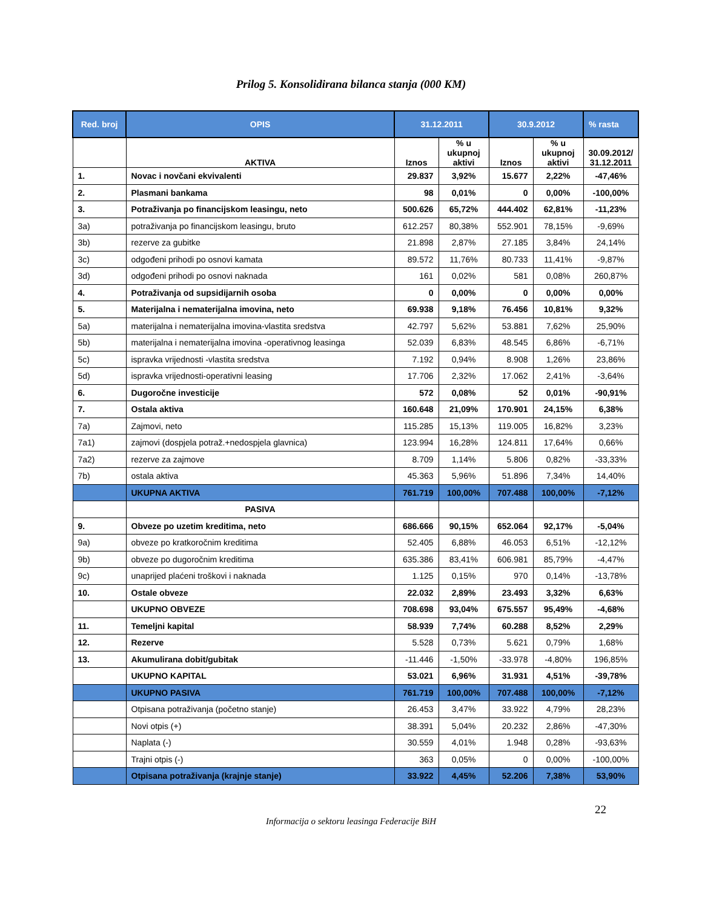Prilog 5. Konsolidirana bilanca stanja (000 KM)
| Red. broj | OPIS | 31.12.2011 | | 30.9.2012 | | % rasta |
| --- | --- | --- | --- | --- | --- | --- |
| | AKTIVA | Iznos | % u ukupnoj aktivi | Iznos | % u ukupnoj aktivi | 30.09.2012/ 31.12.2011 |
| 1. | Novac i novčani ekvivalenti | 29.837 | 3,92% | 15.677 | 2,22% | -47,46% |
| 2. | Plasmani bankama | 98 | 0,01% | 0 | 0,00% | -100,00% |
| 3. | Potraživanja po financijskom leasingu, neto | 500.626 | 65,72% | 444.402 | 62,81% | -11,23% |
| 3a) | potraživanja po financijskom leasingu, bruto | 612.257 | 80,38% | 552.901 | 78,15% | -9,69% |
| 3b) | rezerve za gubitke | 21.898 | 2,87% | 27.185 | 3,84% | 24,14% |
| 3c) | odgođeni prihodi po osnovi kamata | 89.572 | 11,76% | 80.733 | 11,41% | -9,87% |
| 3d) | odgođeni prihodi po osnovi naknada | 161 | 0,02% | 581 | 0,08% | 260,87% |
| 4. | Potraživanja od supsidijarnih osoba | 0 | 0,00% | 0 | 0,00% | 0,00% |
| 5. | Materijalna i nematerijalna imovina, neto | 69.938 | 9,18% | 76.456 | 10,81% | 9,32% |
| 5a) | materijalna i nematerijalna imovina-vlastita sredstva | 42.797 | 5,62% | 53.881 | 7,62% | 25,90% |
| 5b) | materijalna i nematerijalna imovina -operativnog leasinga | 52.039 | 6,83% | 48.545 | 6,86% | -6,71% |
| 5c) | ispravka vrijednosti -vlastita sredstva | 7.192 | 0,94% | 8.908 | 1,26% | 23,86% |
| 5d) | ispravka vrijednosti-operativni leasing | 17.706 | 2,32% | 17.062 | 2,41% | -3,64% |
| 6. | Dugoročne investicije | 572 | 0,08% | 52 | 0,01% | -90,91% |
| 7. | Ostala aktiva | 160.648 | 21,09% | 170.901 | 24,15% | 6,38% |
| 7a) | Zajmovi, neto | 115.285 | 15,13% | 119.005 | 16,82% | 3,23% |
| 7a1) | zajmovi (dospjela potraž.+nedospjela glavnica) | 123.994 | 16,28% | 124.811 | 17,64% | 0,66% |
| 7a2) | rezerve za zajmove | 8.709 | 1,14% | 5.806 | 0,82% | -33,33% |
| 7b) | ostala aktiva | 45.363 | 5,96% | 51.896 | 7,34% | 14,40% |
| | UKUPNA AKTIVA | 761.719 | 100,00% | 707.488 | 100,00% | -7,12% |
| | PASIVA | | | | | |
| 9. | Obveze po uzetim kreditima, neto | 686.666 | 90,15% | 652.064 | 92,17% | -5,04% |
| 9a) | obveze po kratkoročnim kreditima | 52.405 | 6,88% | 46.053 | 6,51% | -12,12% |
| 9b) | obveze po dugoročnim kreditima | 635.386 | 83,41% | 606.981 | 85,79% | -4,47% |
| 9c) | unaprijed plaćeni troškovi i naknada | 1.125 | 0,15% | 970 | 0,14% | -13,78% |
| 10. | Ostale obveze | 22.032 | 2,89% | 23.493 | 3,32% | 6,63% |
| | UKUPNO OBVEZE | 708.698 | 93,04% | 675.557 | 95,49% | -4,68% |
| 11. | Temeljni kapital | 58.939 | 7,74% | 60.288 | 8,52% | 2,29% |
| 12. | Rezerve | 5.528 | 0,73% | 5.621 | 0,79% | 1,68% |
| 13. | Akumulirana dobit/gubitak | -11.446 | -1,50% | -33.978 | -4,80% | 196,85% |
| | UKUPNO KAPITAL | 53.021 | 6,96% | 31.931 | 4,51% | -39,78% |
| | UKUPNO PASIVA | 761.719 | 100,00% | 707.488 | 100,00% | -7,12% |
| | Otpisana potraživanja (početno stanje) | 26.453 | 3,47% | 33.922 | 4,79% | 28,23% |
| | Novi otpis (+) | 38.391 | 5,04% | 20.232 | 2,86% | -47,30% |
| | Naplata (-) | 30.559 | 4,01% | 1.948 | 0,28% | -93,63% |
| | Trajni otpis (-) | 363 | 0,05% | 0 | 0,00% | -100,00% |
| | Otpisana potraživanja (krajnje stanje) | 33.922 | 4,45% | 52.206 | 7,38% | 53,90% |
22
Informacija o sektoru leasinga Federacije BiH